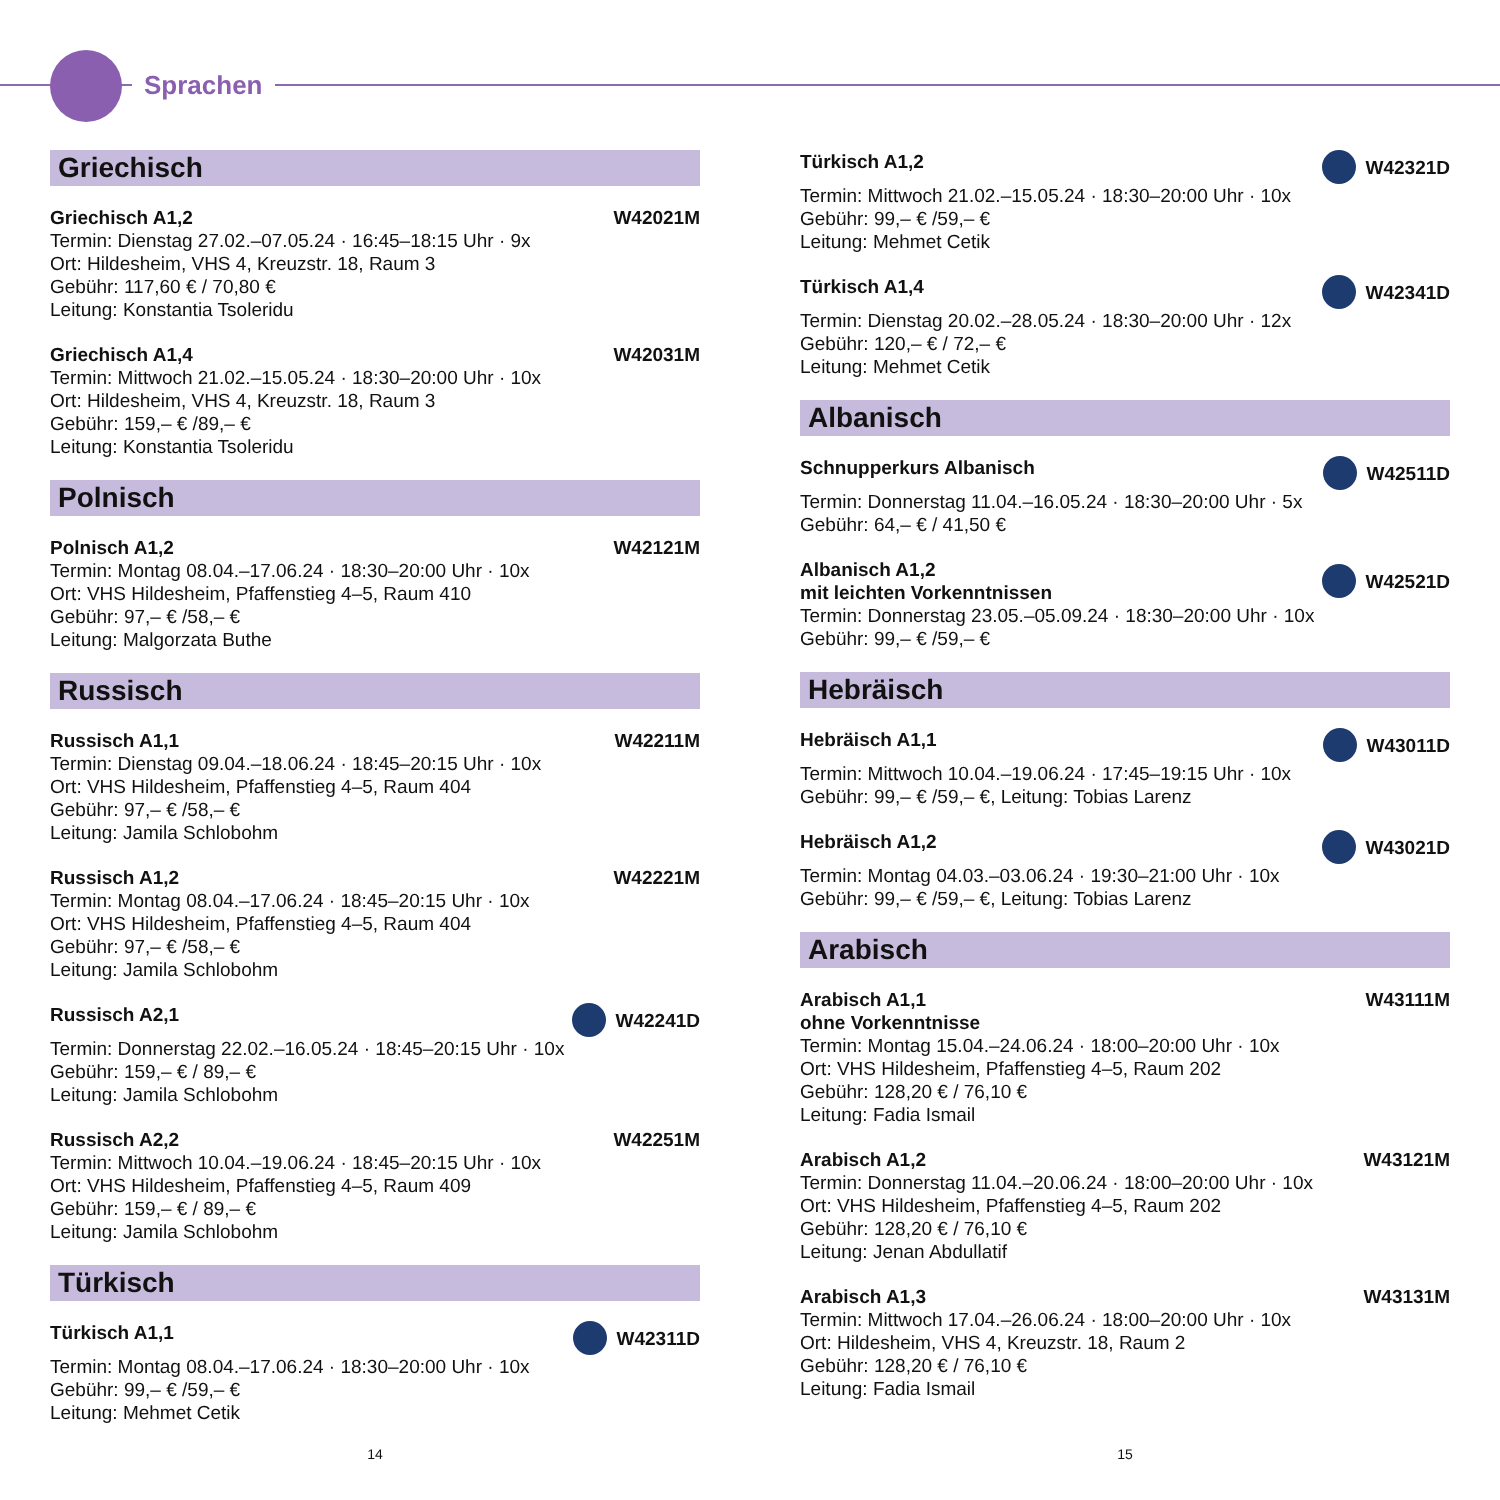Sprachen
Griechisch
Griechisch A1,2 W42021M
Termin: Dienstag 27.02.–07.05.24 · 16:45–18:15 Uhr · 9x
Ort: Hildesheim, VHS 4, Kreuzstr. 18, Raum 3
Gebühr: 117,60 € / 70,80 €
Leitung: Konstantia Tsoleridu
Griechisch A1,4 W42031M
Termin: Mittwoch 21.02.–15.05.24 · 18:30–20:00 Uhr · 10x
Ort: Hildesheim, VHS 4, Kreuzstr. 18, Raum 3
Gebühr: 159,– € /89,– €
Leitung: Konstantia Tsoleridu
Polnisch
Polnisch A1,2 W42121M
Termin: Montag 08.04.–17.06.24 · 18:30–20:00 Uhr · 10x
Ort: VHS Hildesheim, Pfaffenstieg 4–5, Raum 410
Gebühr: 97,– € /58,– €
Leitung: Malgorzata Buthe
Russisch
Russisch A1,1 W42211M
Termin: Dienstag 09.04.–18.06.24 · 18:45–20:15 Uhr · 10x
Ort: VHS Hildesheim, Pfaffenstieg 4–5, Raum 404
Gebühr: 97,– € /58,– €
Leitung: Jamila Schlobohm
Russisch A1,2 W42221M
Termin: Montag 08.04.–17.06.24 · 18:45–20:15 Uhr · 10x
Ort: VHS Hildesheim, Pfaffenstieg 4–5, Raum 404
Gebühr: 97,– € /58,– €
Leitung: Jamila Schlobohm
Russisch A2,1 W42241D
Termin: Donnerstag 22.02.–16.05.24 · 18:45–20:15 Uhr · 10x
Gebühr: 159,– € / 89,– €
Leitung: Jamila Schlobohm
Russisch A2,2 W42251M
Termin: Mittwoch 10.04.–19.06.24 · 18:45–20:15 Uhr · 10x
Ort: VHS Hildesheim, Pfaffenstieg 4–5, Raum 409
Gebühr: 159,– € / 89,– €
Leitung: Jamila Schlobohm
Türkisch
Türkisch A1,1 W42311D
Termin: Montag 08.04.–17.06.24 · 18:30–20:00 Uhr · 10x
Gebühr: 99,– € /59,– €
Leitung: Mehmet Cetik
Türkisch A1,2 W42321D
Termin: Mittwoch 21.02.–15.05.24 · 18:30–20:00 Uhr · 10x
Gebühr: 99,– € /59,– €
Leitung: Mehmet Cetik
Türkisch A1,4 W42341D
Termin: Dienstag 20.02.–28.05.24 · 18:30–20:00 Uhr · 12x
Gebühr: 120,– € / 72,– €
Leitung: Mehmet Cetik
Albanisch
Schnupperkurs Albanisch W42511D
Termin: Donnerstag 11.04.–16.05.24 · 18:30–20:00 Uhr · 5x
Gebühr: 64,– € / 41,50 €
Albanisch A1,2
mit leichten Vorkenntnissen W42521D
Termin: Donnerstag 23.05.–05.09.24 · 18:30–20:00 Uhr · 10x
Gebühr: 99,– € /59,– €
Hebräisch
Hebräisch A1,1 W43011D
Termin: Mittwoch 10.04.–19.06.24 · 17:45–19:15 Uhr · 10x
Gebühr: 99,– € /59,– €, Leitung: Tobias Larenz
Hebräisch A1,2 W43021D
Termin: Montag 04.03.–03.06.24 · 19:30–21:00 Uhr · 10x
Gebühr: 99,– € /59,– €, Leitung: Tobias Larenz
Arabisch
Arabisch A1,1
ohne Vorkenntnisse W43111M
Termin: Montag 15.04.–24.06.24 · 18:00–20:00 Uhr · 10x
Ort: VHS Hildesheim, Pfaffenstieg 4–5, Raum 202
Gebühr: 128,20 € / 76,10 €
Leitung: Fadia Ismail
Arabisch A1,2 W43121M
Termin: Donnerstag 11.04.–20.06.24 · 18:00–20:00 Uhr · 10x
Ort: VHS Hildesheim, Pfaffenstieg 4–5, Raum 202
Gebühr: 128,20 € / 76,10 €
Leitung: Jenan Abdullatif
Arabisch A1,3 W43131M
Termin: Mittwoch 17.04.–26.06.24 · 18:00–20:00 Uhr · 10x
Ort: Hildesheim, VHS 4, Kreuzstr. 18, Raum 2
Gebühr: 128,20 € / 76,10 €
Leitung: Fadia Ismail
14 15